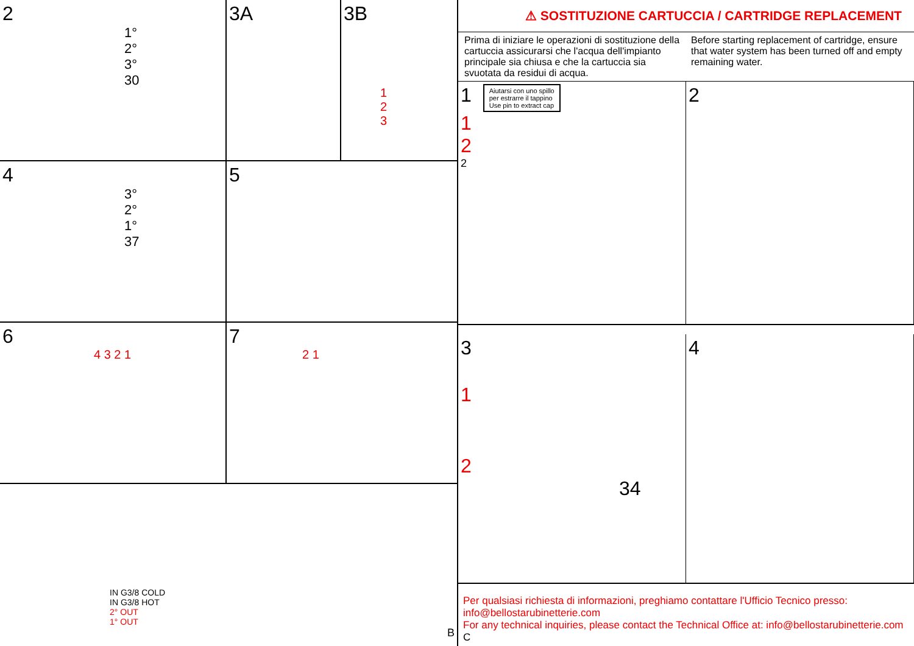2
1°
2°
3°
30
3A 3B
1
2
3
4
3°
2°
1°
37
5
6
4 3 2 1
7
2 1
IN G3/8 COLD
IN G3/8 HOT
2° OUT
1° OUT
B
⚠ SOSTITUZIONE CARTUCCIA / CARTRIDGE REPLACEMENT
Prima di iniziare le operazioni di sostituzione della cartuccia assicurarsi che l'acqua dell'impianto principale sia chiusa e che la cartuccia sia svuotata da residui di acqua.
Before starting replacement of cartridge, ensure that water system has been turned off and empty remaining water.
1 Aiutarsi con uno spillo
per estrarre il tappino
Use pin to extract cap
1
2
2
2
3
1
2
34
4
Per qualsiasi richiesta di informazioni, preghiamo contattare l'Ufficio Tecnico presso:
info@bellostarubinetterie.com
For any technical inquiries, please contact the Technical Office at: info@bellostarubinetterie.com C